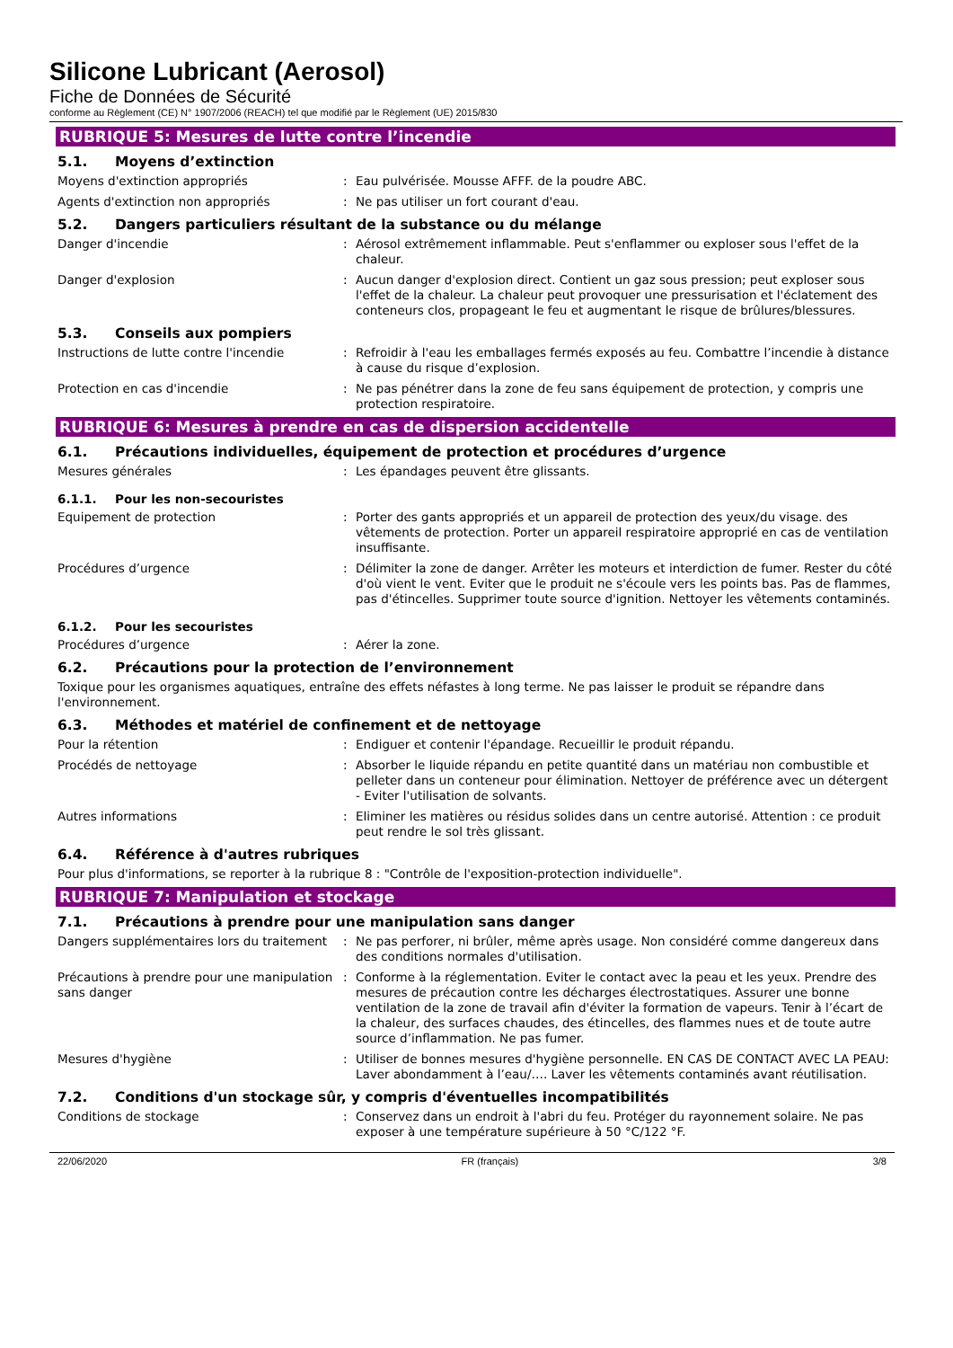Silicone Lubricant (Aerosol)
Fiche de Données de Sécurité
conforme au Règlement (CE) N° 1907/2006 (REACH) tel que modifié par le Règlement (UE) 2015/830
RUBRIQUE 5: Mesures de lutte contre l’incendie
5.1. Moyens d’extinction
Moyens d'extinction appropriés: Eau pulvérisée. Mousse AFFF. de la poudre ABC.
Agents d'extinction non appropriés: Ne pas utiliser un fort courant d'eau.
5.2. Dangers particuliers résultant de la substance ou du mélange
Danger d'incendie: Aérosol extrêmement inflammable. Peut s'enflammer ou exploser sous l'effet de la chaleur.
Danger d'explosion: Aucun danger d'explosion direct. Contient un gaz sous pression; peut exploser sous l'effet de la chaleur. La chaleur peut provoquer une pressurisation et l'éclatement des conteneurs clos, propageant le feu et augmentant le risque de brûlures/blessures.
5.3. Conseils aux pompiers
Instructions de lutte contre l'incendie: Refroidir à l'eau les emballages fermés exposés au feu. Combattre l’incendie à distance à cause du risque d’explosion.
Protection en cas d'incendie: Ne pas pénétrer dans la zone de feu sans équipement de protection, y compris une protection respiratoire.
RUBRIQUE 6: Mesures à prendre en cas de dispersion accidentelle
6.1. Précautions individuelles, équipement de protection et procédures d’urgence
Mesures générales: Les épandages peuvent être glissants.
6.1.1. Pour les non-secouristes
Equipement de protection: Porter des gants appropriés et un appareil de protection des yeux/du visage. des vêtements de protection. Porter un appareil respiratoire approprié en cas de ventilation insuffisante.
Procédures d’urgence: Délimiter la zone de danger. Arrêter les moteurs et interdiction de fumer. Rester du côté d'où vient le vent. Eviter que le produit ne s'écoule vers les points bas. Pas de flammes, pas d'étincelles. Supprimer toute source d'ignition. Nettoyer les vêtements contaminés.
6.1.2. Pour les secouristes
Procédures d’urgence: Aérer la zone.
6.2. Précautions pour la protection de l’environnement
Toxique pour les organismes aquatiques, entraîne des effets néfastes à long terme. Ne pas laisser le produit se répandre dans l'environnement.
6.3. Méthodes et matériel de confinement et de nettoyage
Pour la rétention: Endiguer et contenir l'épandage. Recueillir le produit répandu.
Procédés de nettoyage: Absorber le liquide répandu en petite quantité dans un matériau non combustible et pelleter dans un conteneur pour élimination. Nettoyer de préférence avec un détergent - Eviter l'utilisation de solvants.
Autres informations: Eliminer les matières ou résidus solides dans un centre autorisé. Attention : ce produit peut rendre le sol très glissant.
6.4. Référence à d'autres rubriques
Pour plus d'informations, se reporter à la rubrique 8 : "Contrôle de l'exposition-protection individuelle".
RUBRIQUE 7: Manipulation et stockage
7.1. Précautions à prendre pour une manipulation sans danger
Dangers supplémentaires lors du traitement: Ne pas perforer, ni brûler, même après usage. Non considéré comme dangereux dans des conditions normales d'utilisation.
Précautions à prendre pour une manipulation sans danger: Conforme à la réglementation. Eviter le contact avec la peau et les yeux. Prendre des mesures de précaution contre les décharges électrostatiques. Assurer une bonne ventilation de la zone de travail afin d'éviter la formation de vapeurs. Tenir à l’écart de la chaleur, des surfaces chaudes, des étincelles, des flammes nues et de toute autre source d’inflammation. Ne pas fumer.
Mesures d'hygiène: Utiliser de bonnes mesures d'hygiène personnelle. EN CAS DE CONTACT AVEC LA PEAU: Laver abondamment à l’eau/…. Laver les vêtements contaminés avant réutilisation.
7.2. Conditions d'un stockage sûr, y compris d'éventuelles incompatibilités
Conditions de stockage: Conservez dans un endroit à l'abri du feu. Protéger du rayonnement solaire. Ne pas exposer à une température supérieure à 50 °C/122 °F.
22/06/2020 FR (français) 3/8